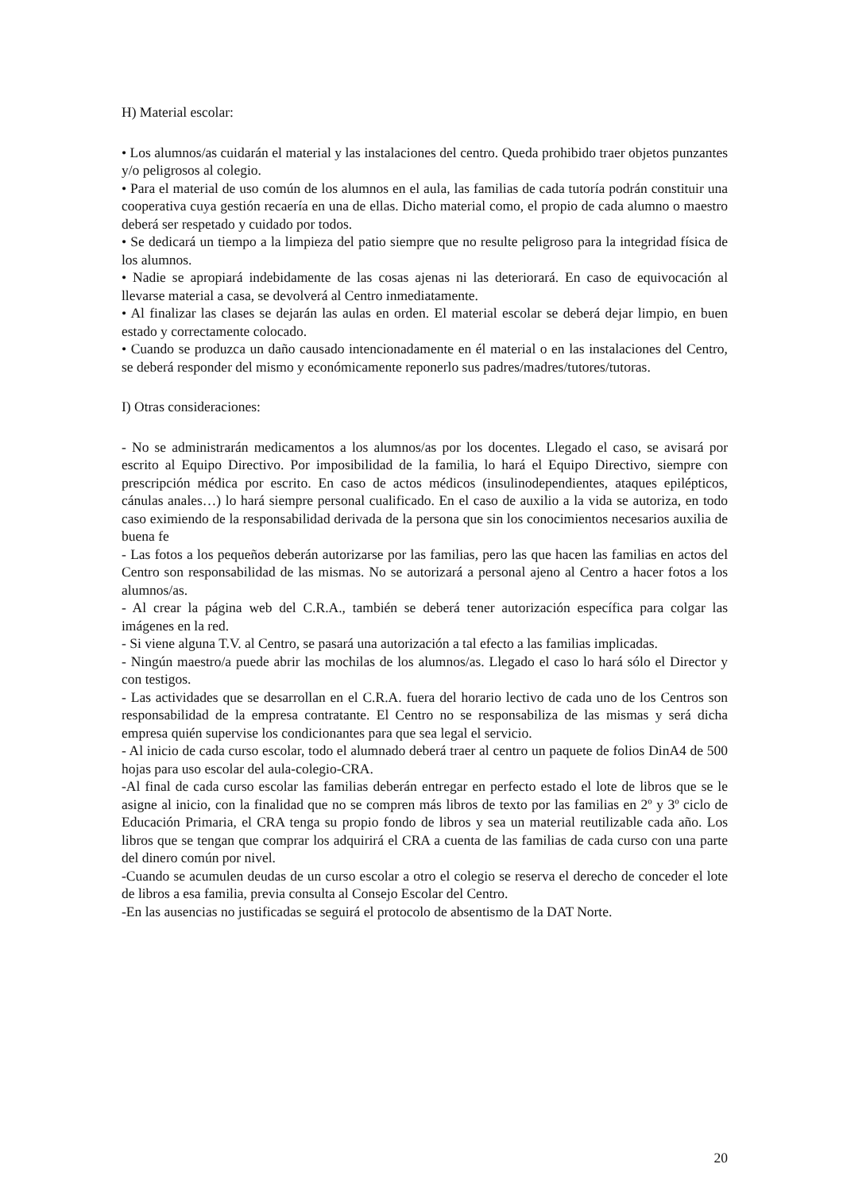H) Material escolar:
• Los alumnos/as cuidarán el material y las instalaciones del centro. Queda prohibido traer objetos punzantes y/o peligrosos al colegio.
• Para el material de uso común de los alumnos en el aula, las familias de cada tutoría podrán constituir una cooperativa cuya gestión recaería en una de ellas. Dicho material como, el propio de cada alumno o maestro deberá ser respetado y cuidado por todos.
• Se dedicará un tiempo a la limpieza del patio siempre que no resulte peligroso para la integridad física de los alumnos.
• Nadie se apropiará indebidamente de las cosas ajenas ni las deteriorará. En caso de equivocación al llevarse material a casa, se devolverá al Centro inmediatamente.
• Al finalizar las clases se dejarán las aulas en orden. El material escolar se deberá dejar limpio, en buen estado y correctamente colocado.
• Cuando se produzca un daño causado intencionadamente en él material o en las instalaciones del Centro, se deberá responder del mismo y económicamente reponerlo sus padres/madres/tutores/tutoras.
I) Otras consideraciones:
- No se administrarán medicamentos a los alumnos/as por los docentes. Llegado el caso, se avisará por escrito al Equipo Directivo. Por imposibilidad de la familia, lo hará el Equipo Directivo, siempre con prescripción médica por escrito. En caso de actos médicos (insulinodependientes, ataques epilépticos, cánulas anales…) lo hará siempre personal cualificado. En el caso de auxilio a la vida se autoriza, en todo caso eximiendo de la responsabilidad derivada de la persona que sin los conocimientos necesarios auxilia de buena fe
- Las fotos a los pequeños deberán autorizarse por las familias, pero las que hacen las familias en actos del Centro son responsabilidad de las mismas. No se autorizará a personal ajeno al Centro a hacer fotos a los alumnos/as.
- Al crear la página web del C.R.A., también se deberá tener autorización específica para colgar las imágenes en la red.
- Si viene alguna T.V. al Centro, se pasará una autorización a tal efecto a las familias implicadas.
- Ningún maestro/a puede abrir las mochilas de los alumnos/as. Llegado el caso lo hará sólo el Director y con testigos.
- Las actividades que se desarrollan en el C.R.A. fuera del horario lectivo de cada uno de los Centros son responsabilidad de la empresa contratante. El Centro no se responsabiliza de las mismas y será dicha empresa quién supervise los condicionantes para que sea legal el servicio.
- Al inicio de cada curso escolar, todo el alumnado deberá traer al centro un paquete de folios DinA4 de 500 hojas para uso escolar del aula-colegio-CRA.
-Al final de cada curso escolar las familias deberán entregar en perfecto estado el lote de libros que se le asigne al inicio, con la finalidad que no se compren más libros de texto por las familias en 2º y 3º ciclo de Educación Primaria, el CRA tenga su propio fondo de libros y sea un material reutilizable cada año. Los libros que se tengan que comprar los adquirirá el CRA a cuenta de las familias de cada curso con una parte del dinero común por nivel.
-Cuando se acumulen deudas de un curso escolar a otro el colegio se reserva el derecho de conceder el lote de libros a esa familia, previa consulta al Consejo Escolar del Centro.
-En las ausencias no justificadas se seguirá el protocolo de absentismo de la DAT Norte.
20